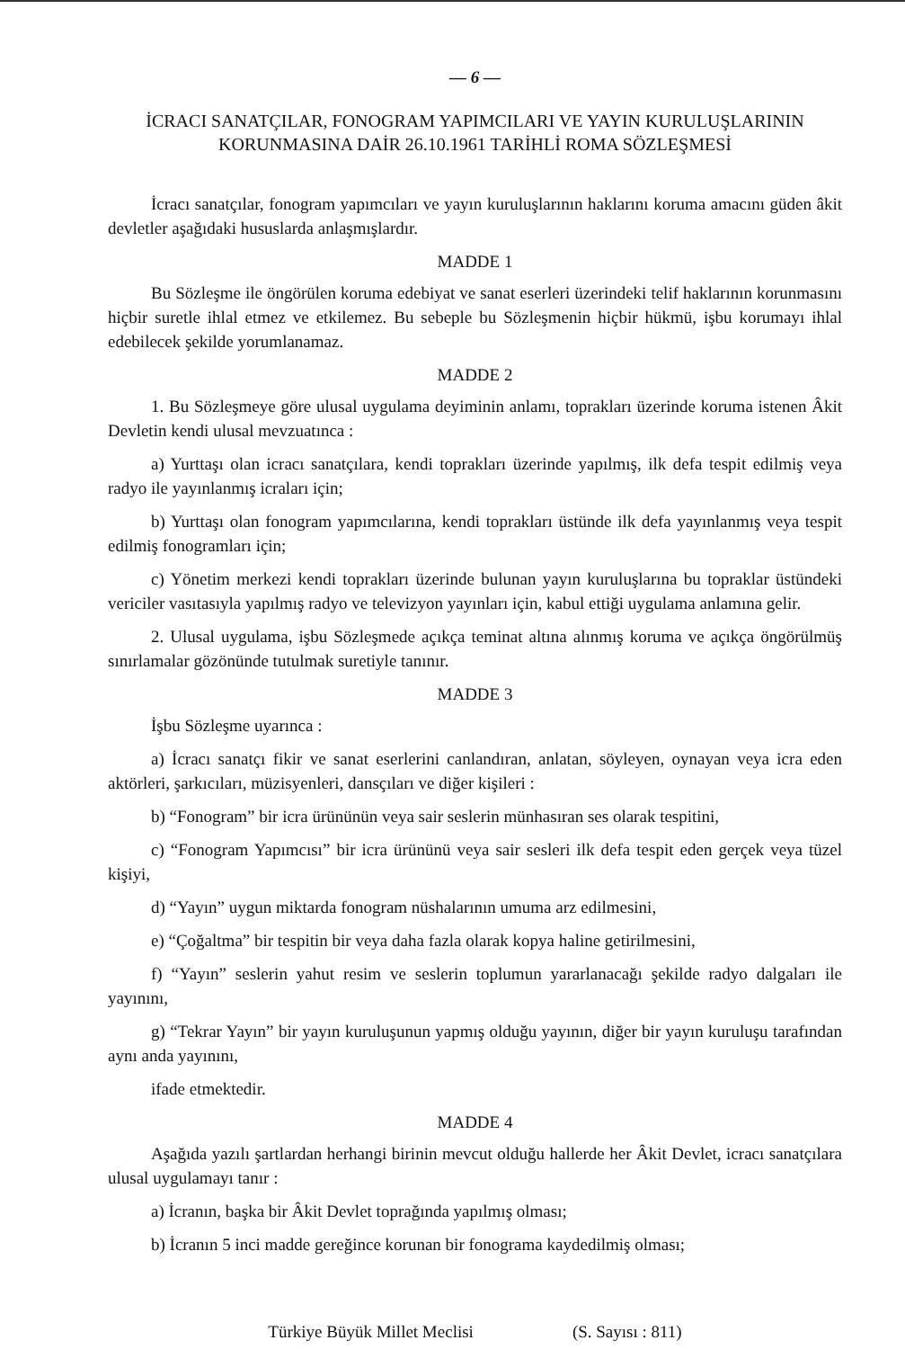— 6 —
İCRACI SANATÇILAR, FONOGRAM YAPIMCILARI VE YAYIN KURULUŞLARININ
KORUNMASINA DAİR 26.10.1961 TARİHLİ ROMA SÖZLEŞMESİ
İcracı sanatçılar, fonogram yapımcıları ve yayın kuruluşlarının haklarını koruma amacını güden âkit devletler aşağıdaki hususlarda anlaşmışlardır.
MADDE 1
Bu Sözleşme ile öngörülen koruma edebiyat ve sanat eserleri üzerindeki telif haklarının korunmasını hiçbir suretle ihlal etmez ve etkilemez. Bu sebeple bu Sözleşmenin hiçbir hükmü, işbu korumayı ihlal edebilecek şekilde yorumlanamaz.
MADDE 2
1. Bu Sözleşmeye göre ulusal uygulama deyiminin anlamı, toprakları üzerinde koruma istenen Âkit Devletin kendi ulusal mevzuatınca :
a) Yurttaşı olan icracı sanatçılara, kendi toprakları üzerinde yapılmış, ilk defa tespit edilmiş veya radyo ile yayınlanmış icraları için;
b) Yurttaşı olan fonogram yapımcılarına, kendi toprakları üstünde ilk defa yayınlanmış veya tespit edilmiş fonogramları için;
c) Yönetim merkezi kendi toprakları üzerinde bulunan yayın kuruluşlarına bu topraklar üstündeki vericiler vasıtasıyla yapılmış radyo ve televizyon yayınları için, kabul ettiği uygulama anlamına gelir.
2. Ulusal uygulama, işbu Sözleşmede açıkça teminat altına alınmış koruma ve açıkça öngörülmüş sınırlamalar gözönünde tutulmak suretiyle tanınır.
MADDE 3
İşbu Sözleşme uyarınca :
a) İcracı sanatçı fikir ve sanat eserlerini canlandıran, anlatan, söyleyen, oynayan veya icra eden aktörleri, şarkıcıları, müzisyenleri, dansçıları ve diğer kişileri :
b) “Fonogram” bir icra ürününün veya sair seslerin münhasıran ses olarak tespitini,
c) “Fonogram Yapımcısı” bir icra ürününü veya sair sesleri ilk defa tespit eden gerçek veya tüzel kişiyi,
d) “Yayın” uygun miktarda fonogram nüshalarının umuma arz edilmesini,
e) “Çoğaltma” bir tespitin bir veya daha fazla olarak kopya haline getirilmesini,
f) “Yayın” seslerin yahut resim ve seslerin toplumun yararlanacağı şekilde radyo dalgaları ile yayınını,
g) “Tekrar Yayın” bir yayın kuruluşunun yapmış olduğu yayının, diğer bir yayın kuruluşu tarafından aynı anda yayınını,
ifade etmektedir.
MADDE 4
Aşağıda yazılı şartlardan herhangi birinin mevcut olduğu hallerde her Âkit Devlet, icracı sanatçılara ulusal uygulamayı tanır :
a) İcranın, başka bir Âkit Devlet toprağında yapılmış olması;
b) İcranın 5 inci madde gereğince korunan bir fonograma kaydedilmiş olması;
Türkiye Büyük Millet Meclisi (S. Sayısı : 811)